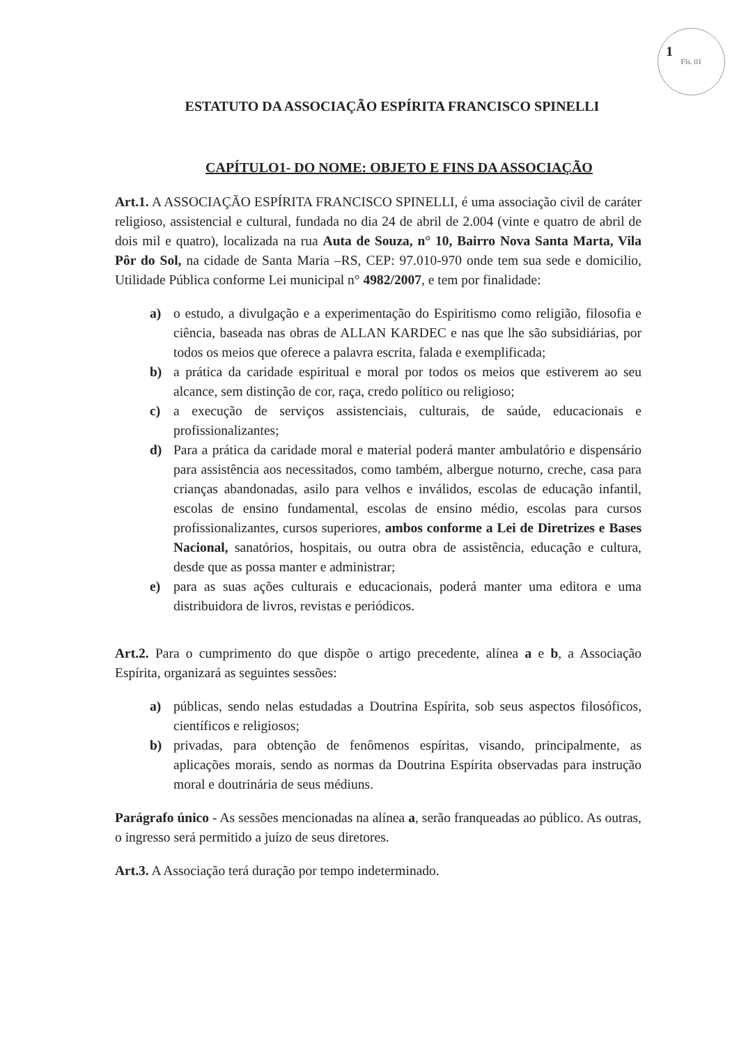Fls. 01
1
ESTATUTO DA ASSOCIAÇÃO ESPÍRITA FRANCISCO SPINELLI
CAPÍTULO1- DO NOME: OBJETO E FINS DA ASSOCIAÇÃO
Art.1. A ASSOCIAÇÃO ESPÍRITA FRANCISCO SPINELLI, é uma associação civil de caráter religioso, assistencial e cultural, fundada no dia 24 de abril de 2.004 (vinte e quatro de abril de dois mil e quatro), localizada na rua Auta de Souza, n° 10, Bairro Nova Santa Marta, Vila Pôr do Sol, na cidade de Santa Maria –RS, CEP: 97.010-970 onde tem sua sede e domicilio, Utilidade Pública conforme Lei municipal n° 4982/2007, e tem por finalidade:
a) o estudo, a divulgação e a experimentação do Espiritismo como religião, filosofia e ciência, baseada nas obras de ALLAN KARDEC e nas que lhe são subsidiárias, por todos os meios que oferece a palavra escrita, falada e exemplificada;
b) a prática da caridade espiritual e moral por todos os meios que estiverem ao seu alcance, sem distinção de cor, raça, credo político ou religioso;
c) a execução de serviços assistenciais, culturais, de saúde, educacionais e profissionalizantes;
d) Para a prática da caridade moral e material poderá manter ambulatório e dispensário para assistência aos necessitados, como também, albergue noturno, creche, casa para crianças abandonadas, asilo para velhos e inválidos, escolas de educação infantil, escolas de ensino fundamental, escolas de ensino médio, escolas para cursos profissionalizantes, cursos superiores, ambos conforme a Lei de Diretrizes e Bases Nacional, sanatórios, hospitais, ou outra obra de assistência, educação e cultura, desde que as possa manter e administrar;
e) para as suas ações culturais e educacionais, poderá manter uma editora e uma distribuidora de livros, revistas e periódicos.
Art.2. Para o cumprimento do que dispõe o artigo precedente, alínea a e b, a Associação Espírita, organizará as seguintes sessões:
a) públicas, sendo nelas estudadas a Doutrina Espírita, sob seus aspectos filosóficos, científicos e religiosos;
b) privadas, para obtenção de fenômenos espíritas, visando, principalmente, as aplicações morais, sendo as normas da Doutrina Espírita observadas para instrução moral e doutrinária de seus médiuns.
Parágrafo único - As sessões mencionadas na alínea a, serão franqueadas ao público. As outras, o ingresso será permitido a juízo de seus diretores.
Art.3. A Associação terá duração por tempo indeterminado.